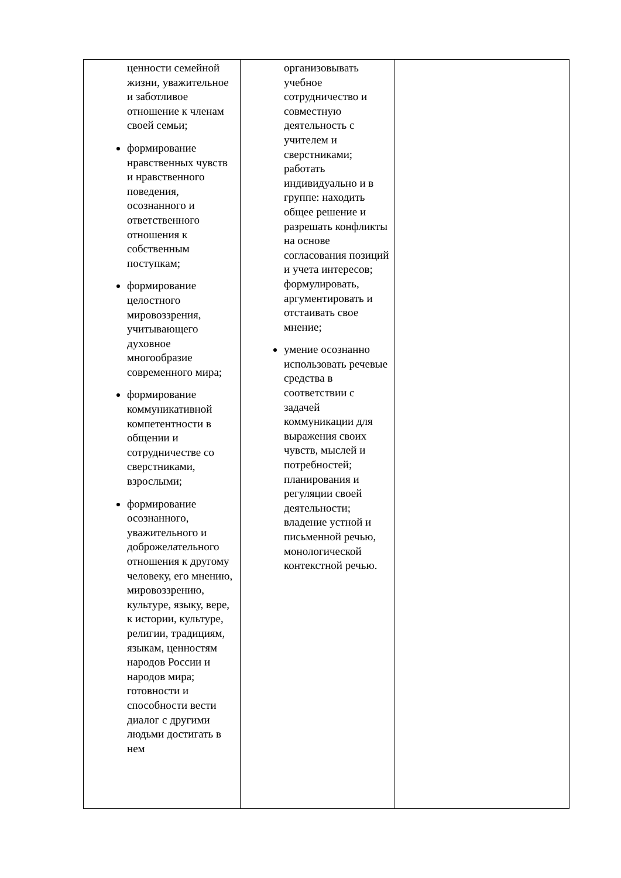| ценности семейной жизни, уважительное и заботливое отношение к членам своей семьи; формирование нравственных чувств и нравственного поведения, осознанного и ответственного отношения к собственным поступкам; формирование целостного мировоззрения, учитывающего духовное многообразие современного мира; формирование коммуникативной компетентности в общении и сотрудничестве со сверстниками, взрослыми; формирование осознанного, уважительного и доброжелательного отношения к другому человеку, его мнению, мировоззрению, культуре, языку, вере, к истории, культуре, религии, традициям, языкам, ценностям народов России и народов мира; готовности и способности вести диалог с другими людьми достигать в нем | организовывать учебное сотрудничество и совместную деятельность с учителем и сверстниками; работать индивидуально и в группе: находить общее решение и разрешать конфликты на основе согласования позиций и учета интересов; формулировать, аргументировать и отстаивать свое мнение; умение осознанно использовать речевые средства в соответствии с задачей коммуникации для выражения своих чувств, мыслей и потребностей; планирования и регуляции своей деятельности; владение устной и письменной речью, монологической контекстной речью. | |